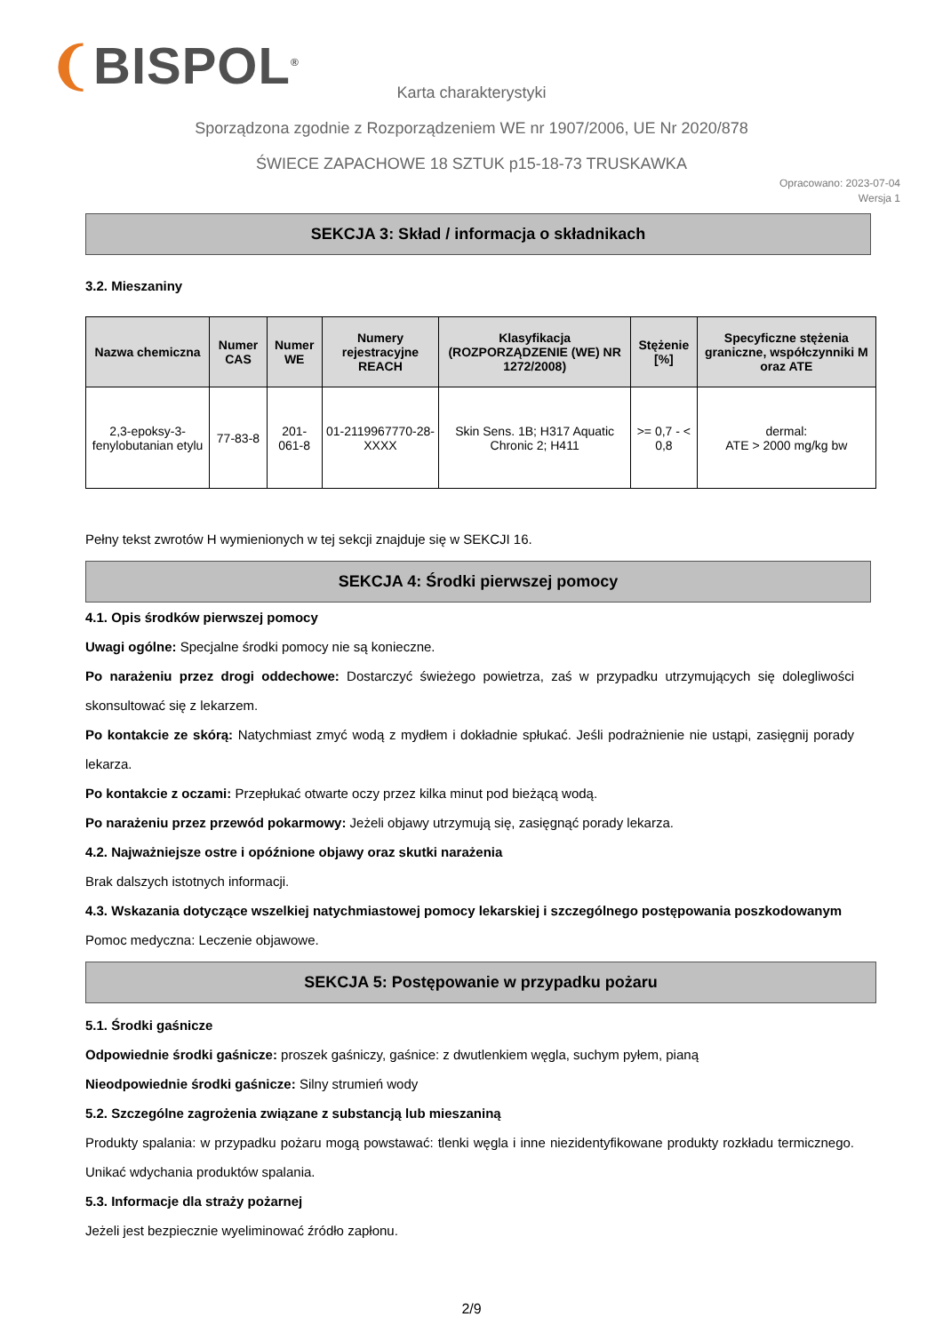❨BISPOL<sup>®</sup>
Karta charakterystyki
Sporządzona zgodnie z Rozporządzeniem WE nr 1907/2006, UE Nr 2020/878
ŚWIECE ZAPACHOWE 18 SZTUK p15-18-73 TRUSKAWKA
Opracowano: 2023-07-04
Wersja 1
SEKCJA 3: Skład / informacja o składnikach
3.2. Mieszaniny
| Nazwa chemiczna | Numer CAS | Numer WE | Numery rejestracyjne REACH | Klasyfikacja (ROZPORZĄDZENIE (WE) NR 1272/2008) | Stężenie [%] | Specyficzne stężenia graniczne, współczynniki M oraz ATE |
| --- | --- | --- | --- | --- | --- | --- |
| 2,3-epoksy-3-fenylobutanian etylu | 77-83-8 | 201-061-8 | 01-2119967770-28-XXXX | Skin Sens. 1B; H317 Aquatic Chronic 2; H411 | >= 0,7 - < 0,8 | dermal: ATE > 2000 mg/kg bw |
Pełny tekst zwrotów H wymienionych w tej sekcji znajduje się w SEKCJI 16.
SEKCJA 4: Środki pierwszej pomocy
4.1. Opis środków pierwszej pomocy
Uwagi ogólne: Specjalne środki pomocy nie są konieczne.
Po narażeniu przez drogi oddechowe: Dostarczyć świeżego powietrza, zaś w przypadku utrzymujących się dolegliwości skonsultować się z lekarzem.
Po kontakcie ze skórą: Natychmiast zmyć wodą z mydłem i dokładnie spłukać. Jeśli podrażnienie nie ustąpi, zasięgnij porady lekarza.
Po kontakcie z oczami: Przepłukać otwarte oczy przez kilka minut pod bieżącą wodą.
Po narażeniu przez przewód pokarmowy: Jeżeli objawy utrzymują się, zasięgnąć porady lekarza.
4.2. Najważniejsze ostre i opóźnione objawy oraz skutki narażenia
Brak dalszych istotnych informacji.
4.3. Wskazania dotyczące wszelkiej natychmiastowej pomocy lekarskiej i szczególnego postępowania poszkodowanym
Pomoc medyczna: Leczenie objawowe.
SEKCJA 5: Postępowanie w przypadku pożaru
5.1. Środki gaśnicze
Odpowiednie środki gaśnicze: proszek gaśniczy, gaśnice: z dwutlenkiem węgla, suchym pyłem, pianą
Nieodpowiednie środki gaśnicze: Silny strumień wody
5.2. Szczególne zagrożenia związane z substancją lub mieszaniną
Produkty spalania: w przypadku pożaru mogą powstawać: tlenki węgla i inne niezidentyfikowane produkty rozkładu termicznego. Unikać wdychania produktów spalania.
5.3. Informacje dla straży pożarnej
Jeżeli jest bezpiecznie wyeliminować źródło zapłonu.
2/9